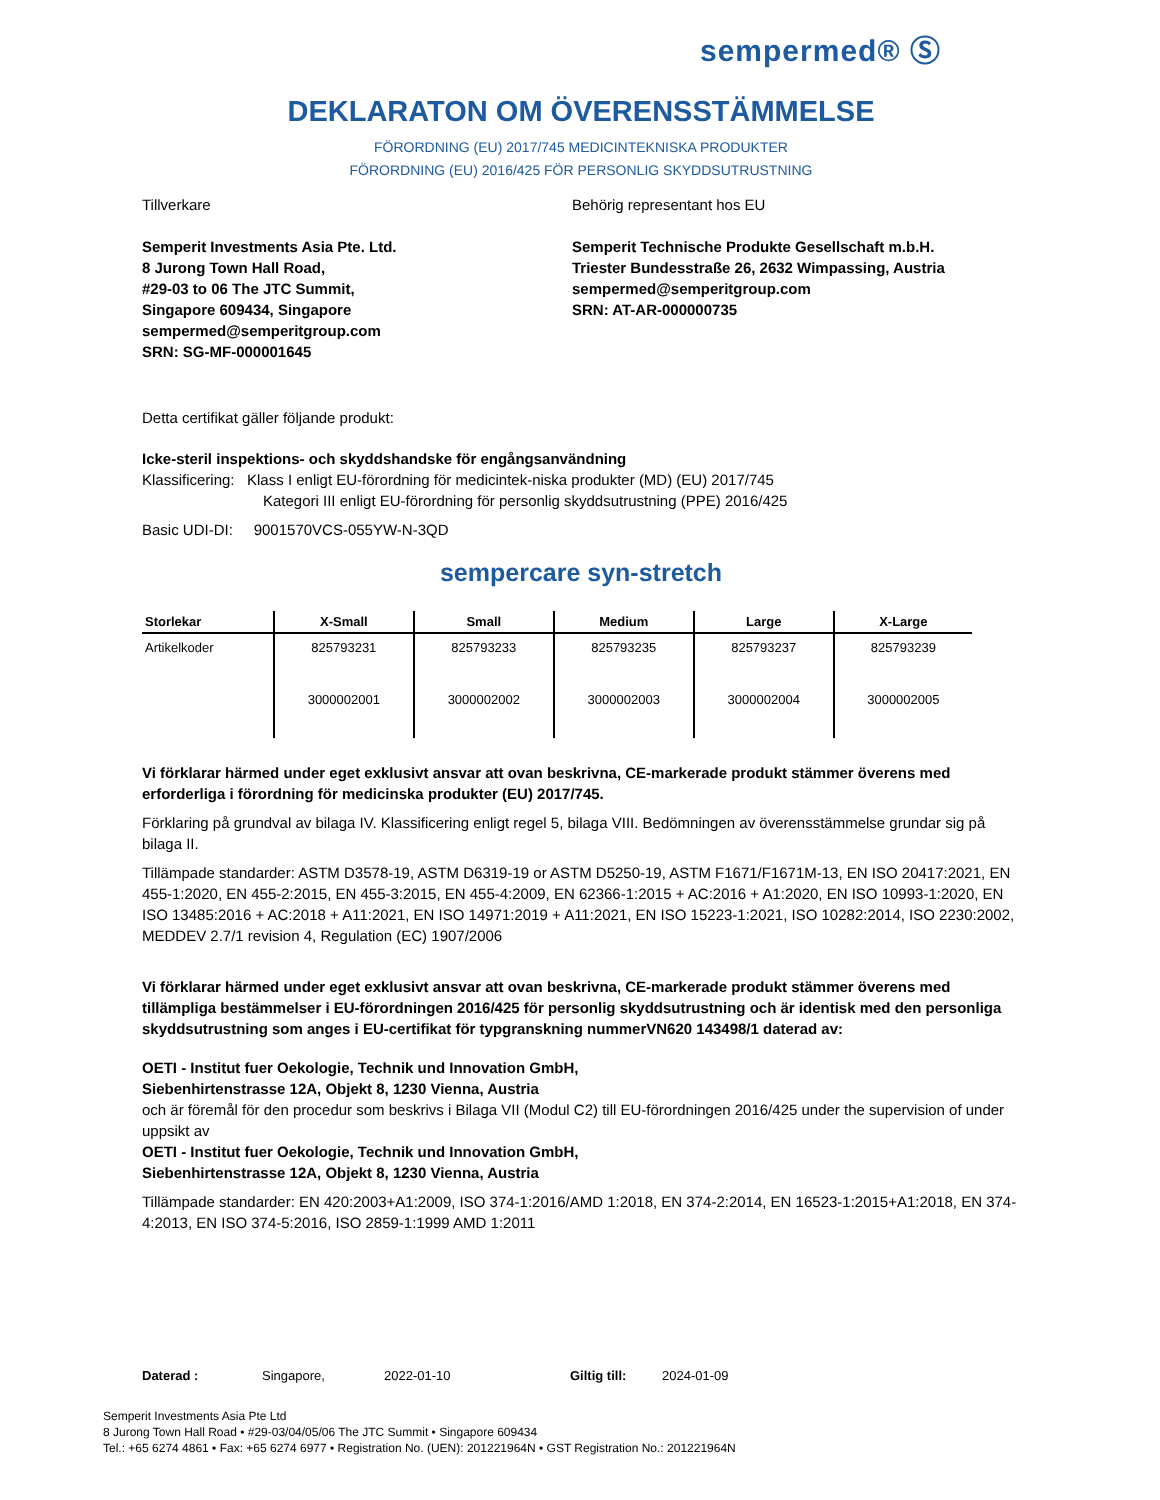sempermed® Ⓢ
DEKLARATON OM ÖVERENSSTÄMMELSE
FÖRORDNING (EU) 2017/745 MEDICINTEKNISKA PRODUKTER
FÖRORDNING (EU) 2016/425 FÖR PERSONLIG SKYDDSUTRUSTNING
Tillverkare
Semperit Investments Asia Pte. Ltd.
8 Jurong Town Hall Road,
#29-03 to 06 The JTC Summit,
Singapore 609434, Singapore
sempermed@semperitgroup.com
SRN: SG-MF-000001645
Behörig representant hos EU
Semperit Technische Produkte Gesellschaft m.b.H.
Triester Bundesstraße 26, 2632 Wimpassing, Austria
sempermed@semperitgroup.com
SRN: AT-AR-000000735
Detta certifikat gäller följande produkt:
Icke-steril inspektions- och skyddshandske för engångsanvändning
Klassificering: Klass I enligt EU-förordning för medicintek-niska produkter (MD) (EU) 2017/745
Kategori III enligt EU-förordning för personlig skyddsutrustning (PPE) 2016/425
Basic UDI-DI: 9001570VCS-055YW-N-3QD
sempercare syn-stretch
| Storlekar | X-Small | Small | Medium | Large | X-Large |
| --- | --- | --- | --- | --- | --- |
| Artikelkoder | 825793231 | 825793233 | 825793235 | 825793237 | 825793239 |
| | 3000002001 | 3000002002 | 3000002003 | 3000002004 | 3000002005 |
Vi förklarar härmed under eget exklusivt ansvar att ovan beskrivna, CE-markerade produkt stämmer överens med erforderliga i förordning för medicinska produkter (EU) 2017/745.
Förklaring på grundval av bilaga IV. Klassificering enligt regel 5, bilaga VIII. Bedömningen av överensstämmelse grundar sig på bilaga II.
Tillämpade standarder: ASTM D3578-19, ASTM D6319-19 or ASTM D5250-19, ASTM F1671/F1671M-13, EN ISO 20417:2021, EN 455-1:2020, EN 455-2:2015, EN 455-3:2015, EN 455-4:2009, EN 62366-1:2015 + AC:2016 + A1:2020, EN ISO 10993-1:2020, EN ISO 13485:2016 + AC:2018 + A11:2021, EN ISO 14971:2019 + A11:2021, EN ISO 15223-1:2021, ISO 10282:2014, ISO 2230:2002, MEDDEV 2.7/1 revision 4, Regulation (EC) 1907/2006
Vi förklarar härmed under eget exklusivt ansvar att ovan beskrivna, CE-markerade produkt stämmer överens med tillämpliga bestämmelser i EU-förordningen 2016/425 för personlig skyddsutrustning och är identisk med den personliga skyddsutrustning som anges i EU-certifikat för typgranskning nummerVN620 143498/1 daterad av:
OETI - Institut fuer Oekologie, Technik und Innovation GmbH,
Siebenhirtenstrasse 12A, Objekt 8, 1230 Vienna, Austria
och är föremål för den procedur som beskrivs i Bilaga VII (Modul C2) till EU-förordningen 2016/425 under the supervision of under uppsikt av
OETI - Institut fuer Oekologie, Technik und Innovation GmbH,
Siebenhirtenstrasse 12A, Objekt 8, 1230 Vienna, Austria
Tillämpade standarder: EN 420:2003+A1:2009, ISO 374-1:2016/AMD 1:2018, EN 374-2:2014, EN 16523-1:2015+A1:2018, EN 374-4:2013, EN ISO 374-5:2016, ISO 2859-1:1999 AMD 1:2011
Daterad : Singapore, 2022-01-10 Giltig till: 2024-01-09
Semperit Investments Asia Pte Ltd
8 Jurong Town Hall Road • #29-03/04/05/06 The JTC Summit • Singapore 609434
Tel.: +65 6274 4861 • Fax: +65 6274 6977 • Registration No. (UEN): 201221964N • GST Registration No.: 201221964N